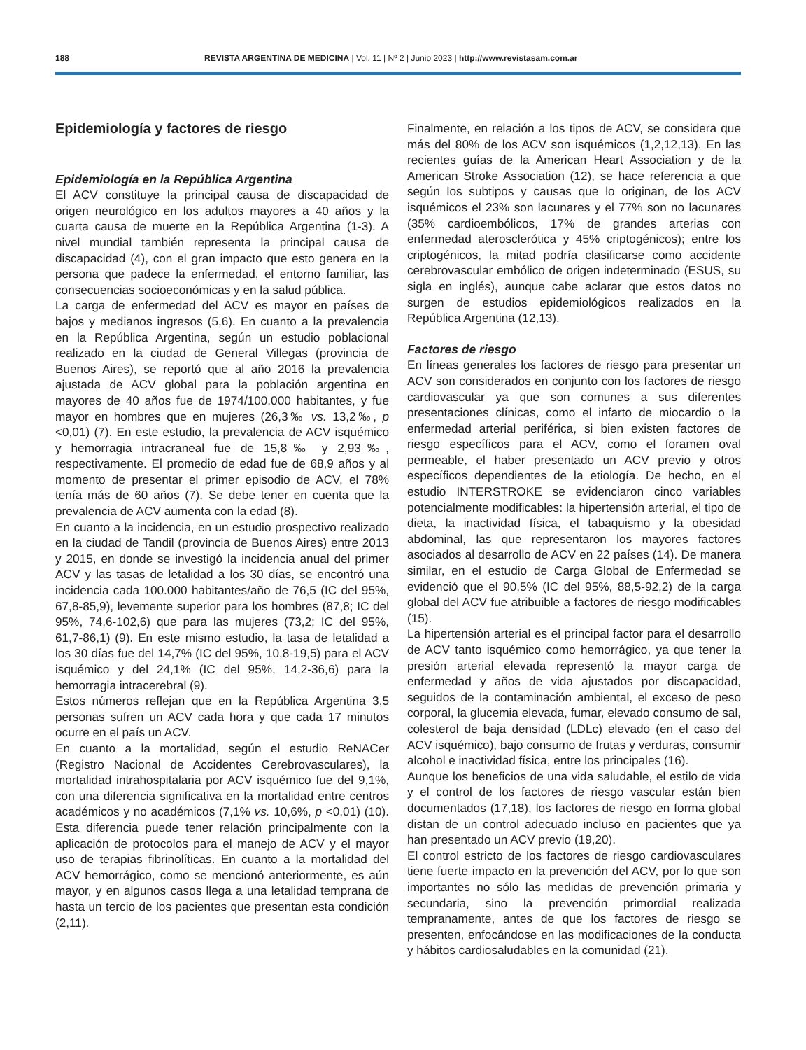188 REVISTA ARGENTINA DE MEDICINA | Vol. 11 | Nº 2 | Junio 2023 | http://www.revistasam.com.ar
Epidemiología y factores de riesgo
Epidemiología en la República Argentina
El ACV constituye la principal causa de discapacidad de origen neurológico en los adultos mayores a 40 años y la cuarta causa de muerte en la República Argentina (1-3). A nivel mundial también representa la principal causa de discapacidad (4), con el gran impacto que esto genera en la persona que padece la enfermedad, el entorno familiar, las consecuencias socioeconómicas y en la salud pública.
La carga de enfermedad del ACV es mayor en países de bajos y medianos ingresos (5,6). En cuanto a la prevalencia en la República Argentina, según un estudio poblacional realizado en la ciudad de General Villegas (provincia de Buenos Aires), se reportó que al año 2016 la prevalencia ajustada de ACV global para la población argentina en mayores de 40 años fue de 1974/100.000 habitantes, y fue mayor en hombres que en mujeres (26,3‰ vs. 13,2‰, p <0,01) (7). En este estudio, la prevalencia de ACV isquémico y hemorragia intracraneal fue de 15,8‰ y 2,93‰, respectivamente. El promedio de edad fue de 68,9 años y al momento de presentar el primer episodio de ACV, el 78% tenía más de 60 años (7). Se debe tener en cuenta que la prevalencia de ACV aumenta con la edad (8).
En cuanto a la incidencia, en un estudio prospectivo realizado en la ciudad de Tandil (provincia de Buenos Aires) entre 2013 y 2015, en donde se investigó la incidencia anual del primer ACV y las tasas de letalidad a los 30 días, se encontró una incidencia cada 100.000 habitantes/año de 76,5 (IC del 95%, 67,8-85,9), levemente superior para los hombres (87,8; IC del 95%, 74,6-102,6) que para las mujeres (73,2; IC del 95%, 61,7-86,1) (9). En este mismo estudio, la tasa de letalidad a los 30 días fue del 14,7% (IC del 95%, 10,8-19,5) para el ACV isquémico y del 24,1% (IC del 95%, 14,2-36,6) para la hemorragia intracerebral (9).
Estos números reflejan que en la República Argentina 3,5 personas sufren un ACV cada hora y que cada 17 minutos ocurre en el país un ACV.
En cuanto a la mortalidad, según el estudio ReNACer (Registro Nacional de Accidentes Cerebrovasculares), la mortalidad intrahospitalaria por ACV isquémico fue del 9,1%, con una diferencia significativa en la mortalidad entre centros académicos y no académicos (7,1% vs. 10,6%, p <0,01) (10). Esta diferencia puede tener relación principalmente con la aplicación de protocolos para el manejo de ACV y el mayor uso de terapias fibrinolíticas. En cuanto a la mortalidad del ACV hemorrágico, como se mencionó anteriormente, es aún mayor, y en algunos casos llega a una letalidad temprana de hasta un tercio de los pacientes que presentan esta condición (2,11).
Finalmente, en relación a los tipos de ACV, se considera que más del 80% de los ACV son isquémicos (1,2,12,13). En las recientes guías de la American Heart Association y de la American Stroke Association (12), se hace referencia a que según los subtipos y causas que lo originan, de los ACV isquémicos el 23% son lacunares y el 77% son no lacunares (35% cardioembólicos, 17% de grandes arterias con enfermedad aterosclerótica y 45% criptogénicos); entre los criptogénicos, la mitad podría clasificarse como accidente cerebrovascular embólico de origen indeterminado (ESUS, su sigla en inglés), aunque cabe aclarar que estos datos no surgen de estudios epidemiológicos realizados en la República Argentina (12,13).
Factores de riesgo
En líneas generales los factores de riesgo para presentar un ACV son considerados en conjunto con los factores de riesgo cardiovascular ya que son comunes a sus diferentes presentaciones clínicas, como el infarto de miocardio o la enfermedad arterial periférica, si bien existen factores de riesgo específicos para el ACV, como el foramen oval permeable, el haber presentado un ACV previo y otros específicos dependientes de la etiología. De hecho, en el estudio INTERSTROKE se evidenciaron cinco variables potencialmente modificables: la hipertensión arterial, el tipo de dieta, la inactividad física, el tabaquismo y la obesidad abdominal, las que representaron los mayores factores asociados al desarrollo de ACV en 22 países (14). De manera similar, en el estudio de Carga Global de Enfermedad se evidenció que el 90,5% (IC del 95%, 88,5-92,2) de la carga global del ACV fue atribuible a factores de riesgo modificables (15).
La hipertensión arterial es el principal factor para el desarrollo de ACV tanto isquémico como hemorrágico, ya que tener la presión arterial elevada representó la mayor carga de enfermedad y años de vida ajustados por discapacidad, seguidos de la contaminación ambiental, el exceso de peso corporal, la glucemia elevada, fumar, elevado consumo de sal, colesterol de baja densidad (LDLc) elevado (en el caso del ACV isquémico), bajo consumo de frutas y verduras, consumir alcohol e inactividad física, entre los principales (16).
Aunque los beneficios de una vida saludable, el estilo de vida y el control de los factores de riesgo vascular están bien documentados (17,18), los factores de riesgo en forma global distan de un control adecuado incluso en pacientes que ya han presentado un ACV previo (19,20).
El control estricto de los factores de riesgo cardiovasculares tiene fuerte impacto en la prevención del ACV, por lo que son importantes no sólo las medidas de prevención primaria y secundaria, sino la prevención primordial realizada tempranamente, antes de que los factores de riesgo se presenten, enfocándose en las modificaciones de la conducta y hábitos cardiosaludables en la comunidad (21).